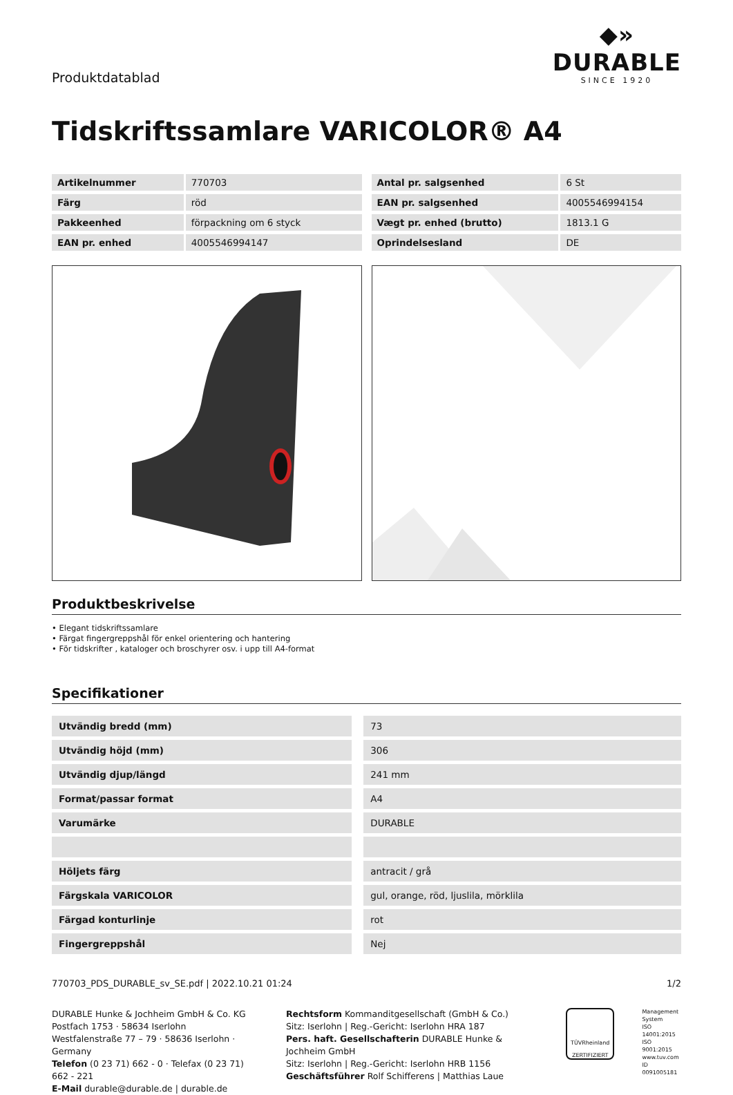Produktdatablad
◆»
DURABLE
SINCE 1920
Tidskriftssamlare VARICOLOR® A4
| Artikelnummer | 770703 |
| Färg | röd |
| Pakkeenhed | förpackning om 6 styck |
| EAN pr. enhed | 4005546994147 |
| Antal pr. salgsenhed | 6 St |
| EAN pr. salgsenhed | 4005546994154 |
| Vægt pr. enhed (brutto) | 1813.1 G |
| Oprindelsesland | DE |
Produktbeskrivelse
• Elegant tidskriftssamlare
• Färgat fingergreppshål för enkel orientering och hantering
• För tidskrifter , kataloger och broschyrer osv. i upp till A4-format
Specifikationer
| Utvändig bredd (mm) | | 73 |
| Utvändig höjd (mm) | | 306 |
| Utvändig djup/längd | | 241 mm |
| Format/passar format | | A4 |
| Varumärke | | DURABLE |
| Höljets färg | | antracit / grå |
| Färgskala VARICOLOR | | gul, orange, röd, ljuslila, mörklila |
| Färgad konturlinje | | rot |
| Fingergreppshål | | Nej |
770703_PDS_DURABLE_sv_SE.pdf | 2022.10.21 01:24 1/2
DURABLE Hunke & Jochheim GmbH & Co. KG
Postfach 1753 · 58634 Iserlohn
Westfalenstraße 77 – 79 · 58636 Iserlohn · Germany
Telefon (0 23 71) 662 - 0 · Telefax (0 23 71) 662 - 221
E-Mail durable@durable.de | durable.de
Rechtsform Kommanditgesellschaft (GmbH & Co.)
Sitz: Iserlohn | Reg.-Gericht: Iserlohn HRA 187
Pers. haft. Gesellschafterin DURABLE Hunke & Jochheim GmbH
Sitz: Iserlohn | Reg.-Gericht: Iserlohn HRB 1156
Geschäftsführer Rolf Schifferens | Matthias Laue
TÜVRheinland
ZERTIFIZIERT
Management
System
ISO 14001:2015
ISO 9001:2015
www.tuv.com
ID 0091005181